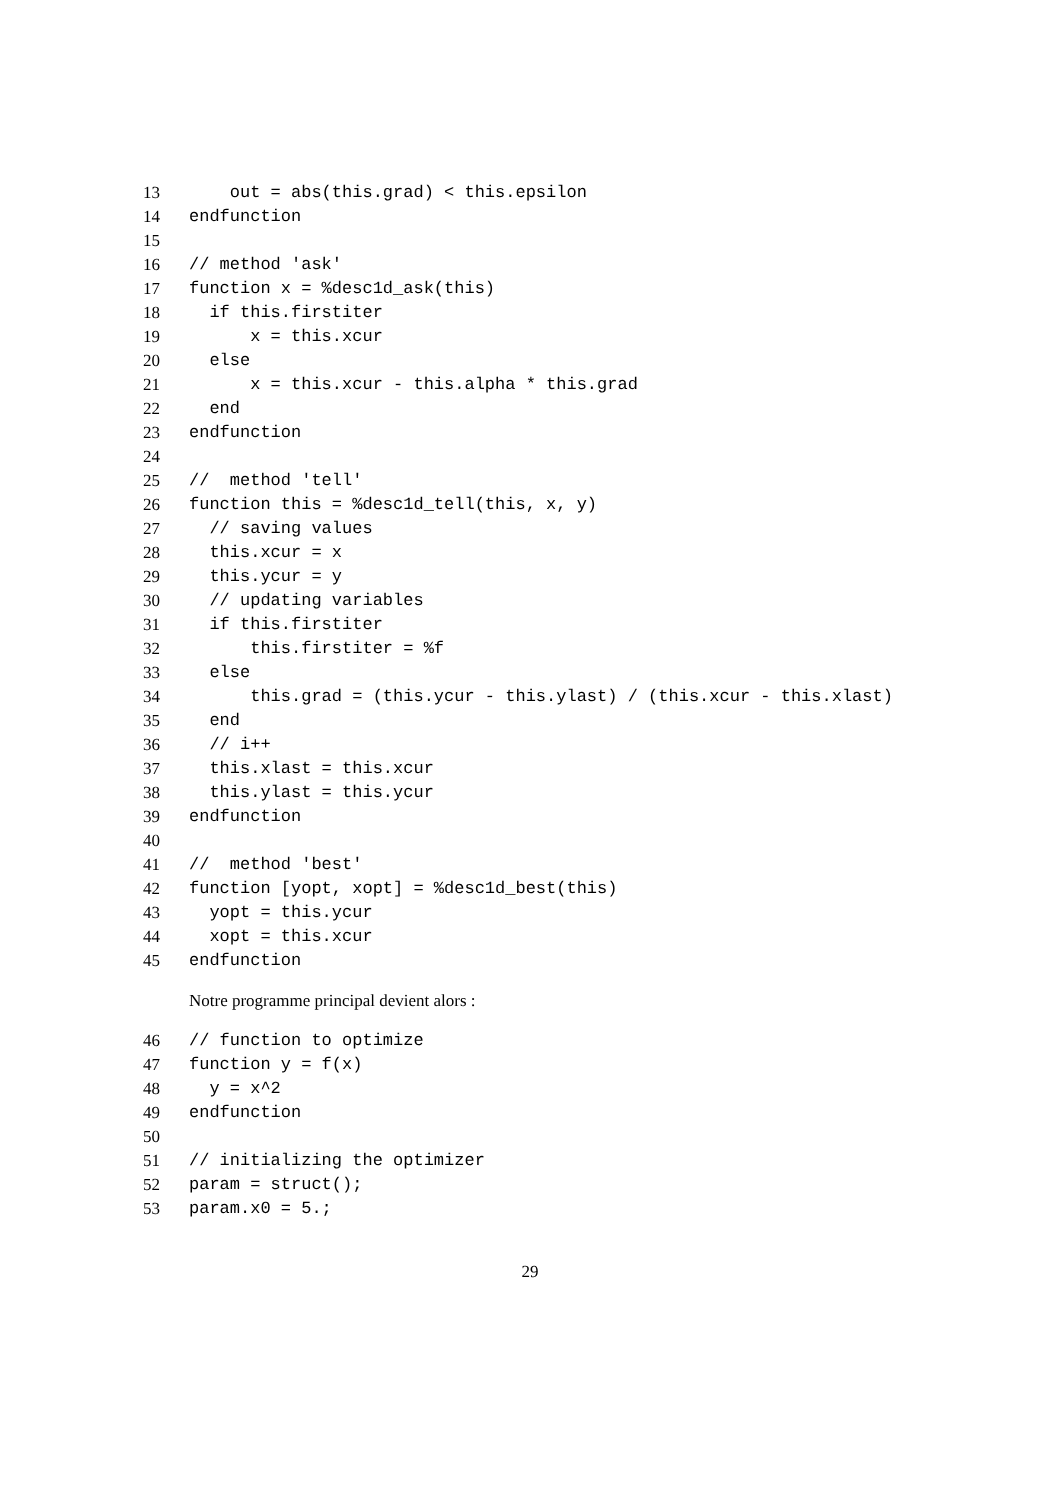13 out = abs(this.grad) < this.epsilon
14 endfunction
15
16 // method 'ask'
17 function x = %desc1d_ask(this)
18 if this.firstiter
19 x = this.xcur
20 else
21 x = this.xcur - this.alpha * this.grad
22 end
23 endfunction
24
25 // method 'tell'
26 function this = %desc1d_tell(this, x, y)
27 // saving values
28 this.xcur = x
29 this.ycur = y
30 // updating variables
31 if this.firstiter
32 this.firstiter = %f
33 else
34 this.grad = (this.ycur - this.ylast) / (this.xcur - this.xlast)
35 end
36 // i++
37 this.xlast = this.xcur
38 this.ylast = this.ycur
39 endfunction
40
41 // method 'best'
42 function [yopt, xopt] = %desc1d_best(this)
43 yopt = this.ycur
44 xopt = this.xcur
45 endfunction
Notre programme principal devient alors :
46 // function to optimize
47 function y = f(x)
48 y = x^2
49 endfunction
50
51 // initializing the optimizer
52 param = struct();
53 param.x0 = 5.;
29